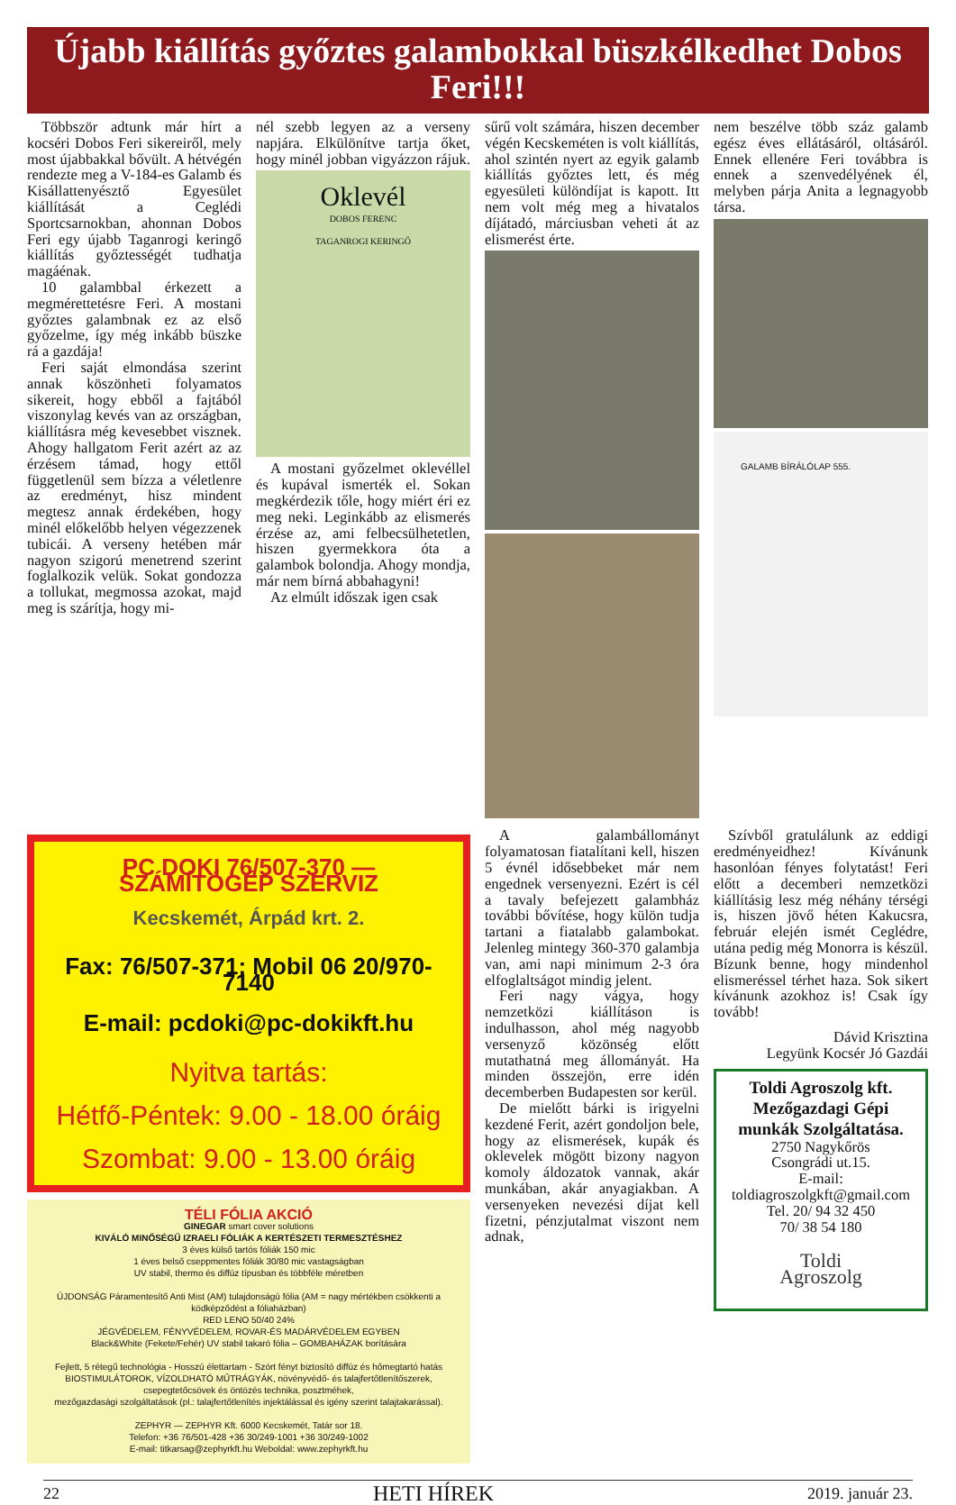Újabb kiállítás győztes galambokkal büszkélkedhet Dobos Feri!!!
Többször adtunk már hírt a kocséri Dobos Feri sikereiről, mely most újabbakkal bővült. A hétvégén rendezte meg a V-184-es Galamb és Kisállattenyésztő Egyesület kiállítását a Ceglédi Sportcsarnokban, ahonnan Dobos Feri egy újabb Taganrogi keringő kiállítás győztességét tudhatja magáénak.
10 galambbal érkezett a megmérettetésre Feri. A mostani győztes galambnak ez az első győzelme, így még inkább büszke rá a gazdája!
Feri saját elmondása szerint annak köszönheti folyamatos sikereit, hogy ebből a fajtából viszonylag kevés van az országban, kiállításra még kevesebbet visznek. Ahogy hallgatom Ferit azért az az érzésem támad, hogy ettől függetlenül sem bízza a véletlenre az eredményt, hisz mindent megtesz annak érdekében, hogy minél előkelőbb helyen végezzenek tubicái. A verseny hetében már nagyon szigorú menetrend szerint foglalkozik velük. Sokat gondozza a tollukat, megmossa azokat, majd meg is szárítja, hogy mi-
nél szebb legyen az a verseny napjára. Elkülönítve tartja őket, hogy minél jobban vigyázzon rájuk.
Oklevél
DOBOS FERENC
TAGANROGI KERINGŐ
A mostani győzelmet oklevéllel és kupával ismerték el. Sokan megkérdezik tőle, hogy miért éri ez meg neki. Leginkább az elismerés érzése az, ami felbecsülhetetlen, hiszen gyermekkora óta a galambok bolondja. Ahogy mondja, már nem bírná abbahagyni!
Az elmúlt időszak igen csak
sűrű volt számára, hiszen december végén Kecskeméten is volt kiállítás, ahol szintén nyert az egyik galamb kiállítás győztes lett, és még egyesületi különdíjat is kapott. Itt nem volt még meg a hivatalos díjátadó, márciusban veheti át az elismerést érte.
nem beszélve több száz galamb egész éves ellátásáról, oltásáról. Ennek ellenére Feri továbbra is ennek a szenvedélyének él, melyben párja Anita a legnagyobb társa.
GALAMB BÍRÁLÓLAP 555.
PC DOKI 76/507-370 — SZÁMÍTÓGÉP SZERVIZ
Kecskemét, Árpád krt. 2.
Fax: 76/507-371; Mobil 06 20/970-7140
E-mail: pcdoki@pc-dokikft.hu
Nyitva tartás:
Hétfő-Péntek: 9.00 - 18.00 óráig
Szombat: 9.00 - 13.00 óráig
TÉLI FÓLIA AKCIÓ
GINEGAR smart cover solutions
KIVÁLÓ MINŐSÉGŰ IZRAELI FÓLIÁK A KERTÉSZETI TERMESZTÉSHEZ
3 éves külső tartós fóliák 150 mic
1 éves belső cseppmentes fóliák 30/80 mic vastagságban
UV stabil, thermo és diffúz típusban és többféle méretben
ÚJDONSÁG Páramentesítő Anti Mist (AM) tulajdonságú fólia (AM = nagy mértékben csökkenti a ködképződést a fóliaházban)
RED LENO 50/40 24%
JÉGVÉDELEM, FÉNYVÉDELEM, ROVAR-ÉS MADÁRVÉDELEM EGYBEN
Black&White (Fekete/Fehér) UV stabil takaró fólia – GOMBAHÁZAK borítására
Fejlett, 5 rétegű technológia - Hosszú élettartam - Szórt fényt biztosító diffúz és hőmegtartó hatás
BIOSTIMULÁTOROK, VÍZOLDHATÓ MŰTRÁGYÁK, növényvédő- és talajfertőtlenítőszerek, csepegtetőcsövek és öntözés technika, posztméhek,
mezőgazdasági szolgáltatások (pl.: talajfertőtlenítés injektálással és igény szerint talajtakarással).
ZEPHYR — ZEPHYR Kft. 6000 Kecskemét, Tatár sor 18.
Telefon: +36 76/501-428 +36 30/249-1001 +36 30/249-1002
E-mail: titkarsag@zephyrkft.hu Weboldal: www.zephyrkft.hu
A galambállományt folyamatosan fiatalítani kell, hiszen 5 évnél idősebbeket már nem engednek versenyezni. Ezért is cél a tavaly befejezett galambház további bővítése, hogy külön tudja tartani a fiatalabb galambokat. Jelenleg mintegy 360-370 galambja van, ami napi minimum 2-3 óra elfoglaltságot mindig jelent.
Feri nagy vágya, hogy nemzetközi kiállításon is indulhasson, ahol még nagyobb versenyző közönség előtt mutathatná meg állományát. Ha minden összejön, erre idén decemberben Budapesten sor kerül.
De mielőtt bárki is irigyelni kezdené Ferit, azért gondoljon bele, hogy az elismerések, kupák és oklevelek mögött bizony nagyon komoly áldozatok vannak, akár munkában, akár anyagiakban. A versenyeken nevezési díjat kell fizetni, pénzjutalmat viszont nem adnak,
Szívből gratulálunk az eddigi eredményeidhez! Kívánunk hasonlóan fényes folytatást! Feri előtt a decemberi nemzetközi kiállításig lesz még néhány térségi is, hiszen jövő héten Kakucsra, február elején ismét Ceglédre, utána pedig még Monorra is készül. Bízunk benne, hogy mindenhol elismeréssel térhet haza. Sok sikert kívánunk azokhoz is! Csak így tovább!
Dávid Krisztina
Legyünk Kocsér Jó Gazdái
Toldi Agroszolg kft.
Mezőgazdagi Gépi munkák Szolgáltatása.
2750 Nagykőrös
Csongrádi ut.15.
E-mail:
toldiagroszolgkft@gmail.com
Tel. 20/ 94 32 450
70/ 38 54 180
Toldi
Agroszolg
22 HETI HÍREK 2019. január 23.